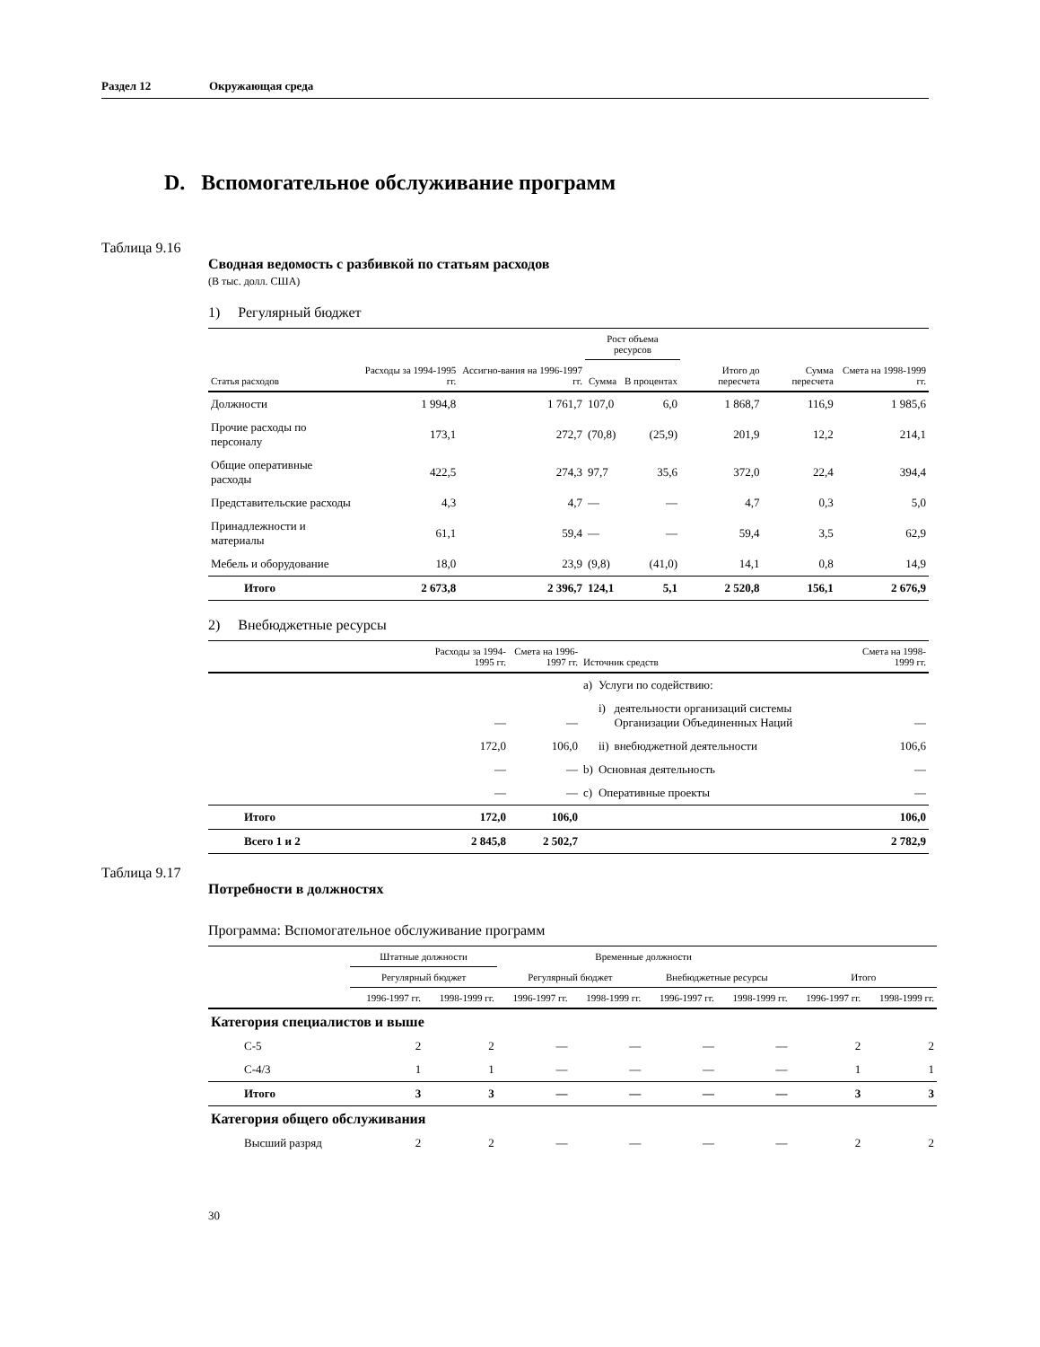Раздел 12 Окружающая среда
D. Вспомогательное обслуживание программ
Таблица 9.16
Сводная ведомость с разбивкой по статьям расходов
(В тыс. долл. США)
1) Регулярный бюджет
| | | | Рост объема ресурсов | | | | |
| --- | --- | --- | --- | --- | --- | --- | --- |
| Статья расходов | Расходы за 1994-1995 гг. | Ассигно-вания на 1996-1997 гг. | Сумма | В процентах | Итого до пересчета | Сумма пересчета | Смета на 1998-1999 гг. |
| Должности | 1 994,8 | 1 761,7 | 107,0 | 6,0 | 1 868,7 | 116,9 | 1 985,6 |
| Прочие расходы по персоналу | 173,1 | 272,7 | (70,8) | (25,9) | 201,9 | 12,2 | 214,1 |
| Общие оперативные расходы | 422,5 | 274,3 | 97,7 | 35,6 | 372,0 | 22,4 | 394,4 |
| Представительские расходы | 4,3 | 4,7 | — | — | 4,7 | 0,3 | 5,0 |
| Принадлежности и материалы | 61,1 | 59,4 | — | — | 59,4 | 3,5 | 62,9 |
| Мебель и оборудование | 18,0 | 23,9 | (9,8) | (41,0) | 14,1 | 0,8 | 14,9 |
| Итого | 2 673,8 | 2 396,7 | 124,1 | 5,1 | 2 520,8 | 156,1 | 2 676,9 |
2) Внебюджетные ресурсы
| | Расходы за 1994-1995 гг. | Смета на 1996-1997 гг. | Источник средств | | | Смета на 1998-1999 гг. |
| --- | --- | --- | --- | --- | --- | --- |
| | | | a) | Услуги по содействию: | | |
| | — | — | | i) | деятельности организаций системы Организации Объединенных Наций | — |
| | 172,0 | 106,0 | | ii) | внебюджетной деятельности | 106,6 |
| | — | — | b) | Основная деятельность | | — |
| | — | — | c) | Оперативные проекты | | — |
| Итого | 172,0 | 106,0 | | | | 106,0 |
| Всего 1 и 2 | 2 845,8 | 2 502,7 | | | | 2 782,9 |
Таблица 9.17
Потребности в должностях
Программа: Вспомогательное обслуживание программ
| | Штатные должности | | Временные должности | | | | | |
| --- | --- | --- | --- | --- | --- | --- | --- | --- |
| | Регулярный бюджет | | Регулярный бюджет | | Внебюджетные ресурсы | | Итого | |
| | 1996-1997 гг. | 1998-1999 гг. | 1996-1997 гг. | 1998-1999 гг. | 1996-1997 гг. | 1998-1999 гг. | 1996-1997 гг. | 1998-1999 гг. |
| Категория специалистов и выше | | | | | | | | |
| С-5 | 2 | 2 | — | — | — | — | 2 | 2 |
| С-4/3 | 1 | 1 | — | — | — | — | 1 | 1 |
| Итого | 3 | 3 | — | — | — | — | 3 | 3 |
| Категория общего обслуживания | | | | | | | | |
| Высший разряд | 2 | 2 | — | — | — | — | 2 | 2 |
30